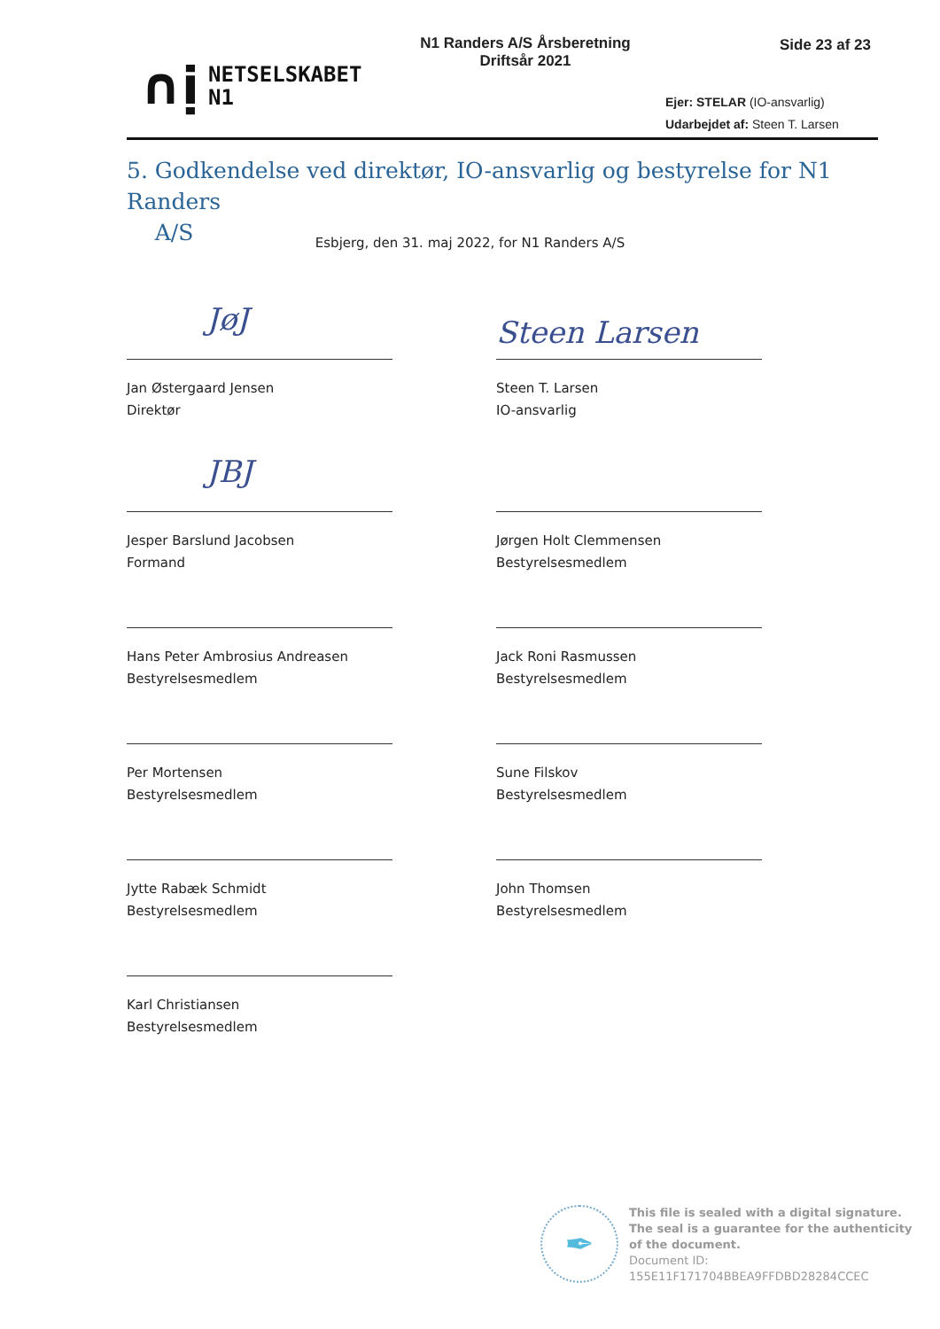∩ị NETSELSKABET
N1
N1 Randers A/S Årsberetning
Driftsår 2021
Side 23 af 23
Ejer: STELAR (IO-ansvarlig)
Udarbejdet af: Steen T. Larsen
5. Godkendelse ved direktør, IO-ansvarlig og bestyrelse for N1 Randers
A/S
Esbjerg, den 31. maj 2022, for N1 Randers A/S
JøJ
Jan Østergaard Jensen
Direktør
Steen Larsen
Steen T. Larsen
IO-ansvarlig
JBJ
Jesper Barslund Jacobsen
Formand
Jørgen Holt Clemmensen
Bestyrelsesmedlem
Hans Peter Ambrosius Andreasen
Bestyrelsesmedlem
Jack Roni Rasmussen
Bestyrelsesmedlem
Per Mortensen
Bestyrelsesmedlem
Sune Filskov
Bestyrelsesmedlem
Jytte Rabæk Schmidt
Bestyrelsesmedlem
John Thomsen
Bestyrelsesmedlem
Karl Christiansen
Bestyrelsesmedlem
✒
This file is sealed with a digital signature.
The seal is a guarantee for the authenticity
of the document.
Document ID:
155E11F171704BBEA9FFDBD28284CCEC